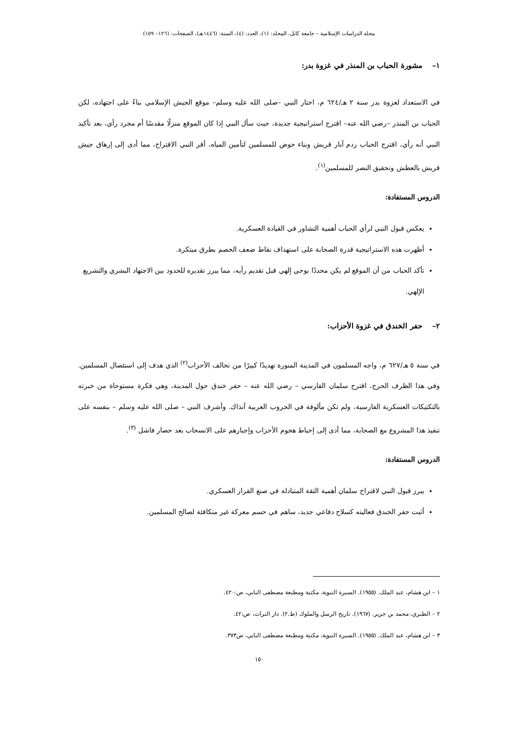مجلة الدراسات الإسلامية – جامعة كابل، المجلد: (١)، العدد: (٤)، السنة: (١٤٤٦هـ)، الصفحات: (١٢٦– ١٥٩)
١– مشورة الحباب بن المنذر في غزوة بدر:
في الاستعداد لغزوة بدر سنة ٢ هـ/٦٢٤ م، اختار النبي –صلى الله عليه وسلم– موقع الجيش الإسلامي بناءً على اجتهاده، لكن الحباب بن المنذر –رضي الله عنه– اقترح استراتيجية جديدة، حيث سأل النبي إذا كان الموقع منزلًا مقدسًا أم مجرد رأي، بعد تأكيد النبي أنه رأي، اقترح الحباب ردم آبار قريش وبناء حوض للمسلمين لتأمين المياه، أقر النبي الاقتراح، مما أدى إلى إرهاق جيش قريش بالعطش وتحقيق النصر للمسلمين<sup>(١)</sup>.
الدروس المستفادة:
يعكس قبول النبي لرأي الحباب أهمية التشاور في القيادة العسكرية.
أظهرت هذه الاستراتيجية قدرة الصحابة على استهداف نقاط ضعف الخصم بطرق مبتكرة.
تأكد الحباب من أن الموقع لم يكن محددًا بوحي إلهي قبل تقديم رأيه، مما يبرز تقديره للحدود بين الاجتهاد البشري والتشريع الإلهي.
٢– حفر الخندق في غزوة الأحزاب:
في سنة ٥ هـ/٦٢٧ م، واجه المسلمون في المدينة المنورة تهديدًا كبيرًا من تحالف الأحزاب<sup>(٢)</sup> الذي هدف إلى استئصال المسلمين. وفي هذا الظرف الحرج، اقترح سلمان الفارسي – رضي الله عنه – حفر خندق حول المدينة، وهي فكرة مستوحاة من خبرته بالتكتيكات العسكرية الفارسية، ولم تكن مألوفة في الحروب العربية آنذاك. وأشرف النبي – صلى الله عليه وسلم – بنفسه على تنفيذ هذا المشروع مع الصحابة، مما أدى إلى إحباط هجوم الأحزاب وإجبارهم على الانسحاب بعد حصار فاشل <sup>(٣)</sup>.
الدروس المستفادة:
يبرز قبول النبي لاقتراح سلمان أهمية الثقة المتبادلة في صنع القرار العسكري.
أثبت حفر الخندق فعاليته كسلاح دفاعي جديد، ساهم في حسم معركة غير متكافئة لصالح المسلمين.
١ – ابن هشام، عبد الملك. (١٩٥٥). السيرة النبوية. مكتبة ومطبعة مصطفى البابي، ص:٤٢٠.
٢ – الطبري، محمد بن جرير. (١٩٦٧). تاريخ الرسل والملوك (ط.٢). دار التراث، ص:٤٢.
٣ – ابن هشام، عبد الملك. (١٩٥٥). السيرة النبوية. مكتبة ومطبعة مصطفى البابي، ص٣٧٣.
١٥٠